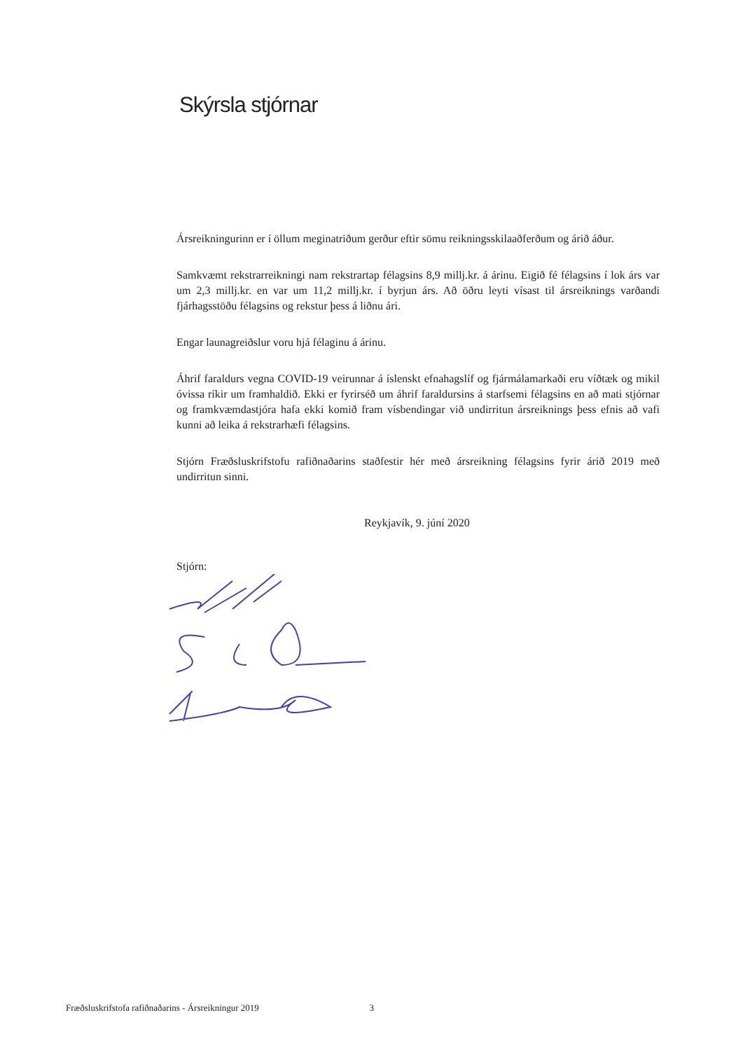Skýrsla stjórnar
Ársreikningurinn er í öllum meginatriðum gerður eftir sömu reikningsskilaaðferðum og árið áður.
Samkvæmt rekstrarreikningi nam rekstrartap félagsins 8,9 millj.kr. á árinu. Eigið fé félagsins í lok árs var um 2,3 millj.kr. en var um 11,2 millj.kr. í byrjun árs. Að öðru leyti vísast til ársreiknings varðandi fjárhagsstöðu félagsins og rekstur þess á liðnu ári.
Engar launagreiðslur voru hjá félaginu á árinu.
Áhrif faraldurs vegna COVID-19 veirunnar á íslenskt efnahagslíf og fjármálamarkaði eru víðtæk og mikil óvissa ríkir um framhaldið. Ekki er fyrirséð um áhrif faraldursins á starfsemi félagsins en að mati stjórnar og framkvæmdastjóra hafa ekki komið fram vísbendingar við undirritun ársreiknings þess efnis að vafi kunni að leika á rekstrarhæfi félagsins.
Stjórn Fræðsluskrifstofu rafiðnaðarins staðfestir hér með ársreikning félagsins fyrir árið 2019 með undirritun sinni.
Reykjavík, 9. júní 2020
Stjórn:
Fræðsluskrifstofa rafiðnaðarins - Ársreikningur 2019 3